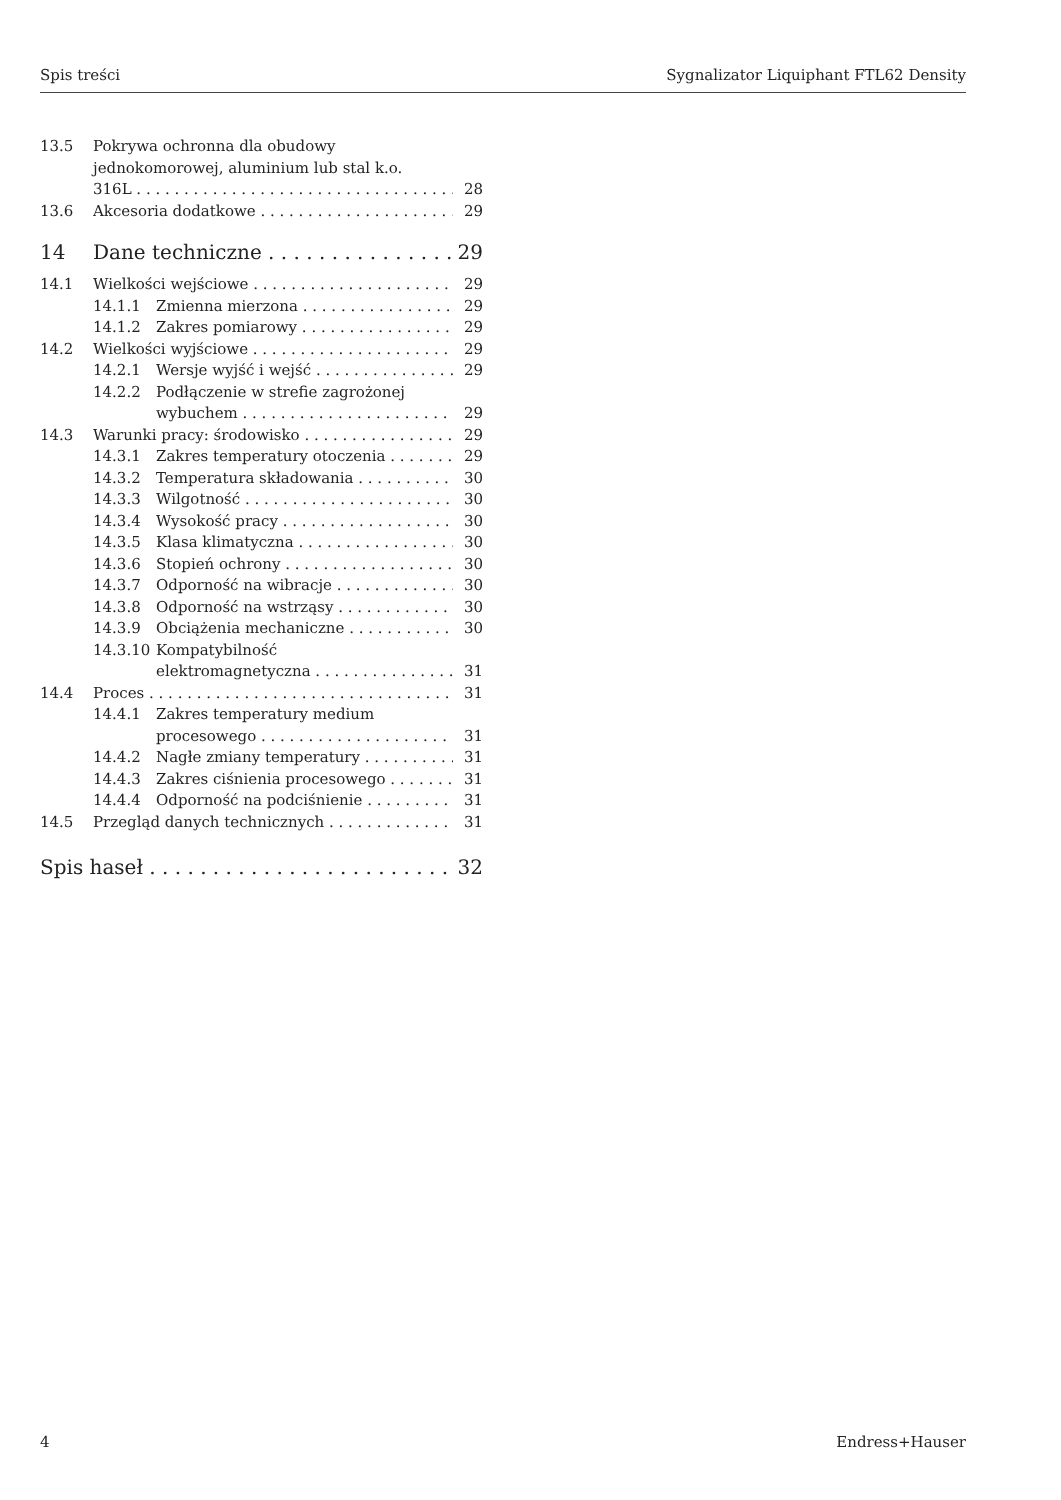Spis treści Sygnalizator Liquiphant FTL62 Density
13.5 Pokrywa ochronna dla obudowy
jednokomorowej, aluminium lub stal k.o.
316L 28
13.6 Akcesoria dodatkowe 29
14 Dane techniczne 29
14.1 Wielkości wejściowe 29
14.1.1 Zmienna mierzona 29
14.1.2 Zakres pomiarowy 29
14.2 Wielkości wyjściowe 29
14.2.1 Wersje wyjść i wejść 29
14.2.2 Podłączenie w strefie zagrożonej
wybuchem 29
14.3 Warunki pracy: środowisko 29
14.3.1 Zakres temperatury otoczenia 29
14.3.2 Temperatura składowania 30
14.3.3 Wilgotność 30
14.3.4 Wysokość pracy 30
14.3.5 Klasa klimatyczna 30
14.3.6 Stopień ochrony 30
14.3.7 Odporność na wibracje 30
14.3.8 Odporność na wstrząsy 30
14.3.9 Obciążenia mechaniczne 30
14.3.10 Kompatybilność
elektromagnetyczna 31
14.4 Proces 31
14.4.1 Zakres temperatury medium
procesowego 31
14.4.2 Nagłe zmiany temperatury 31
14.4.3 Zakres ciśnienia procesowego 31
14.4.4 Odporność na podciśnienie 31
14.5 Przegląd danych technicznych 31
Spis haseł 32
4 Endress+Hauser